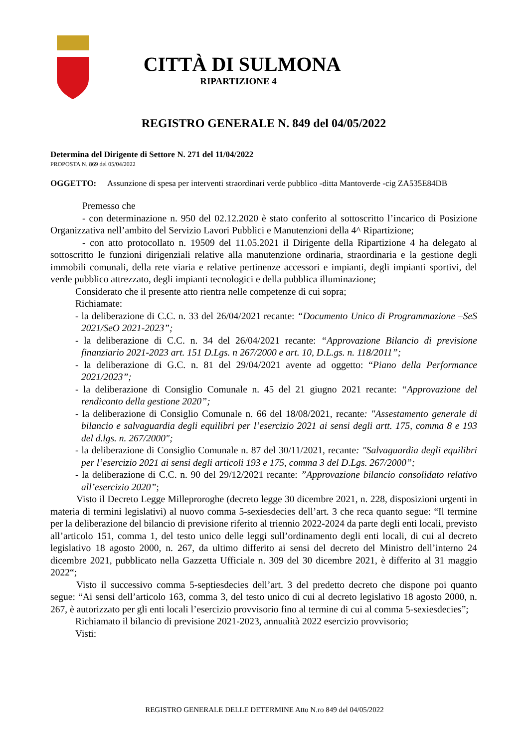CITTÀ DI SULMONA
RIPARTIZIONE 4
REGISTRO GENERALE N. 849 del 04/05/2022
Determina del Dirigente di Settore N. 271 del 11/04/2022
PROPOSTA N. 869 del 05/04/2022
OGGETTO: Assunzione di spesa per interventi straordinari verde pubblico -ditta Mantoverde -cig ZA535E84DB
Premesso che
- con determinazione n. 950 del 02.12.2020 è stato conferito al sottoscritto l’incarico di Posizione Organizzativa nell’ambito del Servizio Lavori Pubblici e Manutenzioni della 4^ Ripartizione;
- con atto protocollato n. 19509 del 11.05.2021 il Dirigente della Ripartizione 4 ha delegato al sottoscritto le funzioni dirigenziali relative alla manutenzione ordinaria, straordinaria e la gestione degli immobili comunali, della rete viaria e relative pertinenze accessori e impianti, degli impianti sportivi, del verde pubblico attrezzato, degli impianti tecnologici e della pubblica illuminazione;
Considerato che il presente atto rientra nelle competenze di cui sopra;
Richiamate:
- la deliberazione di C.C. n. 33 del 26/04/2021 recante: “Documento Unico di Programmazione –SeS 2021/SeO 2021-2023”;
- la deliberazione di C.C. n. 34 del 26/04/2021 recante: “Approvazione Bilancio di previsione finanziario 2021-2023 art. 151 D.Lgs. n 267/2000 e art. 10, D.L.gs. n. 118/2011”;
- la deliberazione di G.C. n. 81 del 29/04/2021 avente ad oggetto: “Piano della Performance 2021/2023”;
- la deliberazione di Consiglio Comunale n. 45 del 21 giugno 2021 recante: “Approvazione del rendiconto della gestione 2020”;
- la deliberazione di Consiglio Comunale n. 66 del 18/08/2021, recante: "Assestamento generale di bilancio e salvaguardia degli equilibri per l’esercizio 2021 ai sensi degli artt. 175, comma 8 e 193 del d.lgs. n. 267/2000";
- la deliberazione di Consiglio Comunale n. 87 del 30/11/2021, recante: "Salvaguardia degli equilibri per l’esercizio 2021 ai sensi degli articoli 193 e 175, comma 3 del D.Lgs. 267/2000”;
- la deliberazione di C.C. n. 90 del 29/12/2021 recante: ”Approvazione bilancio consolidato relativo all’esercizio 2020”;
Visto il Decreto Legge Milleproroghe (decreto legge 30 dicembre 2021, n. 228, disposizioni urgenti in materia di termini legislativi) al nuovo comma 5-sexiesdecies dell’art. 3 che reca quanto segue: “Il termine per la deliberazione del bilancio di previsione riferito al triennio 2022-2024 da parte degli enti locali, previsto all’articolo 151, comma 1, del testo unico delle leggi sull’ordinamento degli enti locali, di cui al decreto legislativo 18 agosto 2000, n. 267, da ultimo differito ai sensi del decreto del Ministro dell’interno 24 dicembre 2021, pubblicato nella Gazzetta Ufficiale n. 309 del 30 dicembre 2021, è differito al 31 maggio 2022“;
Visto il successivo comma 5-septiesdecies dell’art. 3 del predetto decreto che dispone poi quanto segue: “Ai sensi dell’articolo 163, comma 3, del testo unico di cui al decreto legislativo 18 agosto 2000, n. 267, è autorizzato per gli enti locali l’esercizio provvisorio fino al termine di cui al comma 5-sexiesdecies”;
Richiamato il bilancio di previsione 2021-2023, annualità 2022 esercizio provvisorio;
Visti:
REGISTRO GENERALE DELLE DETERMINE Atto N.ro 849 del 04/05/2022